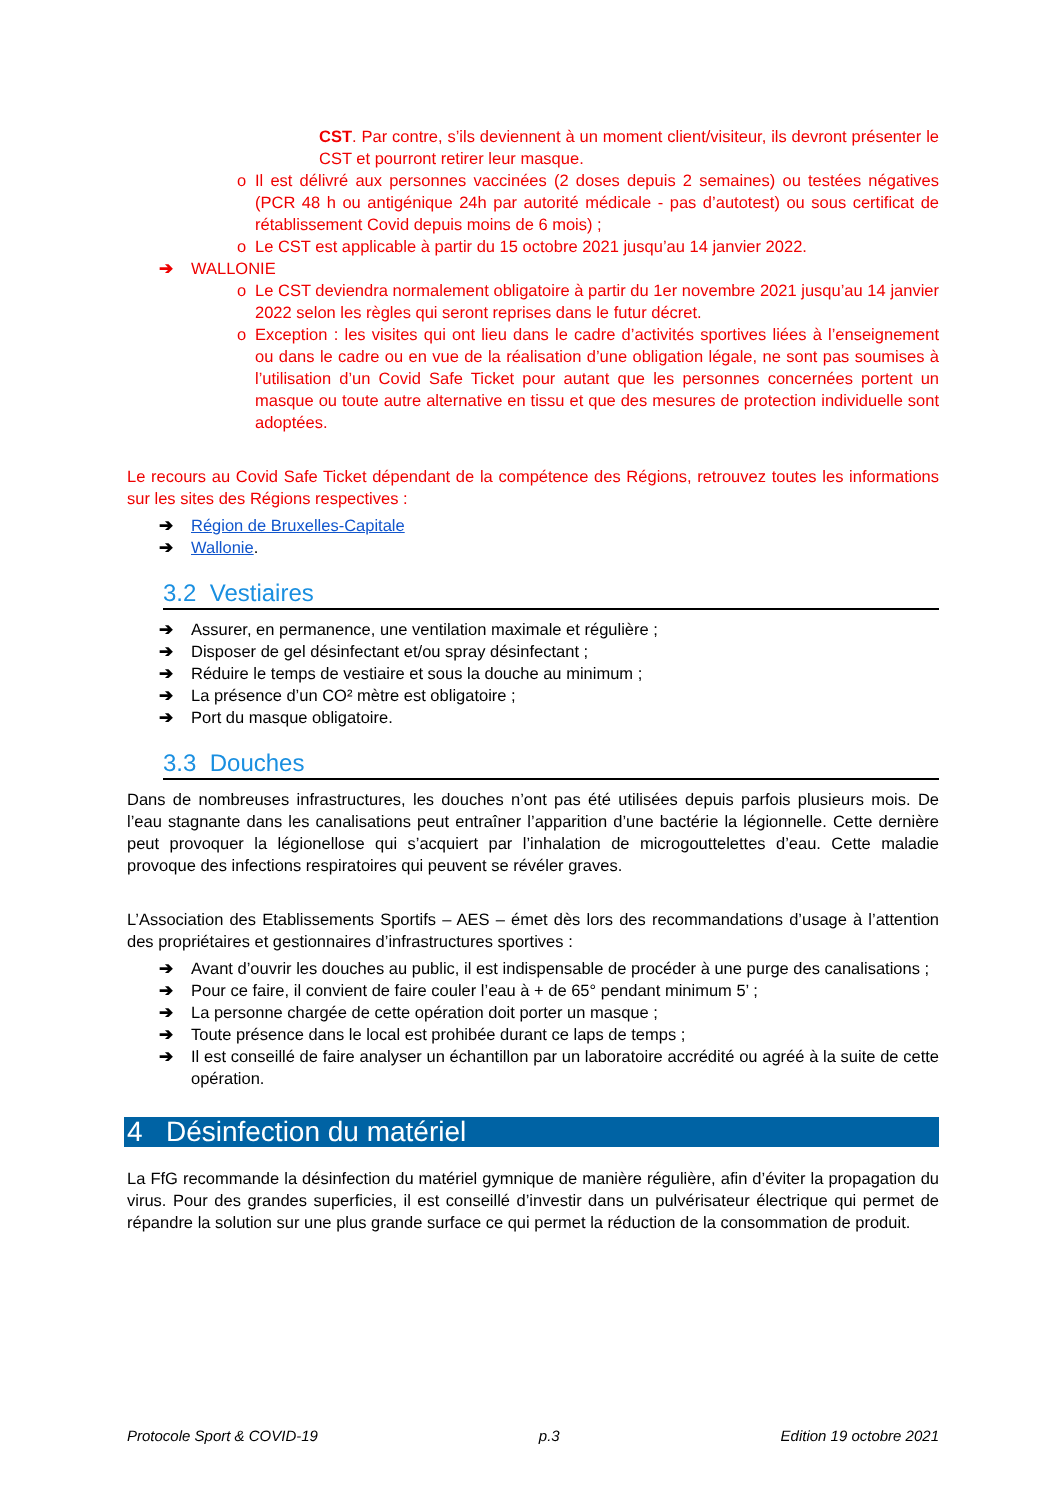CST. Par contre, s’ils deviennent à un moment client/visiteur, ils devront présenter le CST et pourront retirer leur masque.
o Il est délivré aux personnes vaccinées (2 doses depuis 2 semaines) ou testées négatives (PCR 48 h ou antigénique 24h par autorité médicale - pas d’autotest) ou sous certificat de rétablissement Covid depuis moins de 6 mois) ;
o Le CST est applicable à partir du 15 octobre 2021 jusqu’au 14 janvier 2022.
➔ WALLONIE
o Le CST deviendra normalement obligatoire à partir du 1er novembre 2021 jusqu’au 14 janvier 2022 selon les règles qui seront reprises dans le futur décret.
o Exception : les visites qui ont lieu dans le cadre d’activités sportives liées à l’enseignement ou dans le cadre ou en vue de la réalisation d’une obligation légale, ne sont pas soumises à l’utilisation d’un Covid Safe Ticket pour autant que les personnes concernées portent un masque ou toute autre alternative en tissu et que des mesures de protection individuelle sont adoptées.
Le recours au Covid Safe Ticket dépendant de la compétence des Régions, retrouvez toutes les informations sur les sites des Régions respectives :
➔ Région de Bruxelles-Capitale
➔ Wallonie.
3.2 Vestiaires
➔ Assurer, en permanence, une ventilation maximale et régulière ;
➔ Disposer de gel désinfectant et/ou spray désinfectant ;
➔ Réduire le temps de vestiaire et sous la douche au minimum ;
➔ La présence d’un CO² mètre est obligatoire ;
➔ Port du masque obligatoire.
3.3 Douches
Dans de nombreuses infrastructures, les douches n’ont pas été utilisées depuis parfois plusieurs mois. De l’eau stagnante dans les canalisations peut entraîner l’apparition d’une bactérie la légionnelle. Cette dernière peut provoquer la légionellose qui s’acquiert par l’inhalation de microgouttelettes d’eau. Cette maladie provoque des infections respiratoires qui peuvent se révéler graves.
L’Association des Etablissements Sportifs – AES – émet dès lors des recommandations d’usage à l’attention des propriétaires et gestionnaires d’infrastructures sportives :
➔ Avant d’ouvrir les douches au public, il est indispensable de procéder à une purge des canalisations ;
➔ Pour ce faire, il convient de faire couler l’eau à + de 65° pendant minimum 5’ ;
➔ La personne chargée de cette opération doit porter un masque ;
➔ Toute présence dans le local est prohibée durant ce laps de temps ;
➔ Il est conseillé de faire analyser un échantillon par un laboratoire accrédité ou agréé à la suite de cette opération.
4 Désinfection du matériel
La FfG recommande la désinfection du matériel gymnique de manière régulière, afin d’éviter la propagation du virus. Pour des grandes superficies, il est conseillé d’investir dans un pulvérisateur électrique qui permet de répandre la solution sur une plus grande surface ce qui permet la réduction de la consommation de produit.
Protocole Sport & COVID-19 p.3 Edition 19 octobre 2021